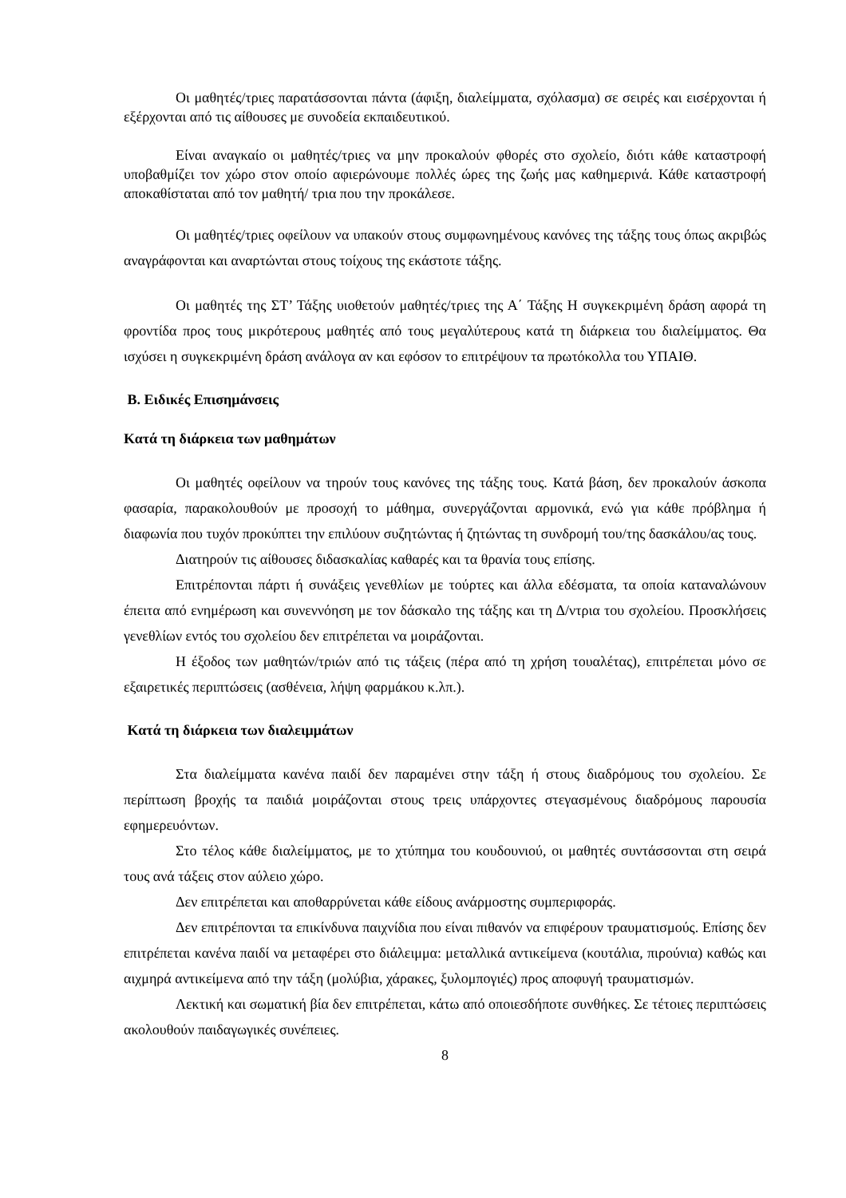Οι μαθητές/τριες παρατάσσονται πάντα (άφιξη, διαλείμματα, σχόλασμα) σε σειρές και εισέρχονται ή εξέρχονται από τις αίθουσες με συνοδεία εκπαιδευτικού.
Είναι αναγκαίο οι μαθητές/τριες να μην προκαλούν φθορές στο σχολείο, διότι κάθε καταστροφή υποβαθμίζει τον χώρο στον οποίο αφιερώνουμε πολλές ώρες της ζωής μας καθημερινά. Κάθε καταστροφή αποκαθίσταται από τον μαθητή/ τρια που την προκάλεσε.
Οι μαθητές/τριες οφείλουν να υπακούν στους συμφωνημένους κανόνες της τάξης τους όπως ακριβώς αναγράφονται και αναρτώνται στους τοίχους της εκάστοτε τάξης.
Οι μαθητές της ΣΤ’ Τάξης υιοθετούν μαθητές/τριες της Α΄ Τάξης Η συγκεκριμένη δράση αφορά τη φροντίδα προς τους μικρότερους μαθητές από τους μεγαλύτερους κατά τη διάρκεια του διαλείμματος. Θα ισχύσει η συγκεκριμένη δράση ανάλογα αν και εφόσον το επιτρέψουν τα πρωτόκολλα του ΥΠΑΙΘ.
Β. Ειδικές Επισημάνσεις
Κατά τη διάρκεια των μαθημάτων
Οι μαθητές οφείλουν να τηρούν τους κανόνες της τάξης τους. Κατά βάση, δεν προκαλούν άσκοπα φασαρία, παρακολουθούν με προσοχή το μάθημα, συνεργάζονται αρμονικά, ενώ για κάθε πρόβλημα ή διαφωνία που τυχόν προκύπτει την επιλύουν συζητώντας ή ζητώντας τη συνδρομή του/της δασκάλου/ας τους.
Διατηρούν τις αίθουσες διδασκαλίας καθαρές και τα θρανία τους επίσης.
Επιτρέπονται πάρτι ή συνάξεις γενεθλίων με τούρτες και άλλα εδέσματα, τα οποία καταναλώνουν έπειτα από ενημέρωση και συνεννόηση με τον δάσκαλο της τάξης και τη Δ/ντρια του σχολείου. Προσκλήσεις γενεθλίων εντός του σχολείου δεν επιτρέπεται να μοιράζονται.
Η έξοδος των μαθητών/τριών από τις τάξεις (πέρα από τη χρήση τουαλέτας), επιτρέπεται μόνο σε εξαιρετικές περιπτώσεις (ασθένεια, λήψη φαρμάκου κ.λπ.).
Κατά τη διάρκεια των διαλειμμάτων
Στα διαλείμματα κανένα παιδί δεν παραμένει στην τάξη ή στους διαδρόμους του σχολείου. Σε περίπτωση βροχής τα παιδιά μοιράζονται στους τρεις υπάρχοντες στεγασμένους διαδρόμους παρουσία εφημερευόντων.
Στο τέλος κάθε διαλείμματος, με το χτύπημα του κουδουνιού, οι μαθητές συντάσσονται στη σειρά τους ανά τάξεις στον αύλειο χώρο.
Δεν επιτρέπεται και αποθαρρύνεται κάθε είδους ανάρμοστης συμπεριφοράς.
Δεν επιτρέπονται τα επικίνδυνα παιχνίδια που είναι πιθανόν να επιφέρουν τραυματισμούς. Επίσης δεν επιτρέπεται κανένα παιδί να μεταφέρει στο διάλειμμα: μεταλλικά αντικείμενα (κουτάλια, πιρούνια) καθώς και αιχμηρά αντικείμενα από την τάξη (μολύβια, χάρακες, ξυλομπογιές) προς αποφυγή τραυματισμών.
Λεκτική και σωματική βία δεν επιτρέπεται, κάτω από οποιεσδήποτε συνθήκες. Σε τέτοιες περιπτώσεις ακολουθούν παιδαγωγικές συνέπειες.
8